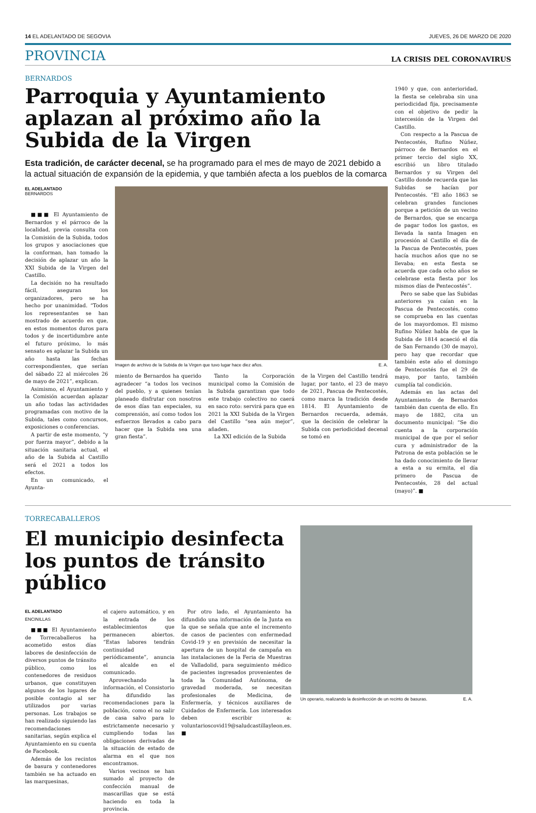14 EL ADELANTADO DE SEGOVIA JUEVES, 26 DE MARZO DE 2020
PROVINCIA LA CRISIS DEL CORONAVIRUS
BERNARDOS
Parroquia y Ayuntamiento aplazan al próximo año la Subida de la Virgen
Esta tradición, de carácter decenal, se ha programado para el mes de mayo de 2021 debido a la actual situación de expansión de la epidemia, y que también afecta a los pueblos de la comarca
EL ADELANTADO
BERNARDOS
■■■ El Ayuntamiento de Bernardos y el párroco de la localidad, previa consulta con la Comisión de la Subida, todos los grupos y asociaciones que la conforman, han tomado la decisión de aplazar un año la XXI Subida de la Virgen del Castillo.
La decisión no ha resultado fácil, aseguran los organizadores, pero se ha hecho por unanimidad. “Todos los representantes se han mostrado de acuerdo en que, en estos momentos duros para todos y de incertidumbre ante el futuro próximo, lo más sensato es aplazar la Subida un año hasta las fechas correspondientes, que serían del sábado 22 al miércoles 26 de mayo de 2021”, explican.
Asimismo, el Ayuntamiento y la Comisión acuerdan aplazar un año todas las actividades programadas con motivo de la Subida, tales como concursos, exposiciones o conferencias.
A partir de este momento, “y por fuerza mayor”, debido a la situación sanitaria actual, el año de la Subida al Castillo será el 2021 a todos los efectos.
En un comunicado, el Ayunta-
Imagen de archivo de la Subida de la Virgen que tuvo lugar hace diez años. E. A.
miento de Bernardos ha querido agradecer “a todos los vecinos del pueblo, y a quienes tenían planeado disfrutar con nosotros de esos días tan especiales, su comprensión, así como todos los esfuerzos llevados a cabo para hacer que la Subida sea una gran fiesta”.
Tanto la Corporación municipal como la Comisión de la Subida garantizan que todo este trabajo colectivo no caerá en saco roto: servirá para que en 2021 la XXI Subida de la Virgen del Castillo “sea aún mejor”, añaden.
La XXI edición de la Subida
de la Virgen del Castillo tendrá lugar, por tanto, el 23 de mayo de 2021, Pascua de Pentecostés, como marca la tradición desde 1814. El Ayuntamiento de Bernardos recuerda, además, que la decisión de celebrar la Subida con periodicidad decenal se tomó en
1940 y que, con anterioridad, la fiesta se celebraba sin una periodicidad fija, precisamente con el objetivo de pedir la intercesión de la Virgen del Castillo.
Con respecto a la Pascua de Pentecostés, Rufino Núñez, párroco de Bernardos en el primer tercio del siglo XX, escribió un libro titulado Bernardos y su Virgen del Castillo donde recuerda que las Subidas se hacían por Pentecostés. “El año 1863 se celebran grandes funciones porque a petición de un vecino de Bernardos, que se encarga de pagar todos los gastos, es llevada la santa Imagen en procesión al Castillo el día de la Pascua de Pentecostés, pues hacía muchos años que no se llevaba; en esta fiesta se acuerda que cada ocho años se celebrase esta fiesta por los mismos días de Pentecostés”.
Pero se sabe que las Subidas anteriores ya caían en la Pascua de Pentecostés, como se comprueba en las cuentas de los mayordomos. El mismo Rufino Núñez habla de que la Subida de 1814 acaeció el día de San Fernando (30 de mayo), pero hay que recordar que también este año el domingo de Pentecostés fue el 29 de mayo, por tanto, también cumplía tal condición.
Además en las actas del Ayuntamiento de Bernardos también dan cuenta de ello. En mayo de 1882, cita un documento municipal: “Se dio cuenta a la corporación municipal de que por el señor cura y administrador de la Patrona de esta población se le ha dado conocimiento de llevar a esta a su ermita, el día primero de Pascua de Pentecostés, 28 del actual (mayo)”. ■
TORRECABALLEROS
El municipio desinfecta los puntos de tránsito público
EL ADELANTADO
ENCINILLAS
■■■ El Ayuntamiento de Torrecaballeros ha acometido estos días labores de desinfección de diversos puntos de tránsito público, como los contenedores de residuos urbanos, que constituyen algunos de los lugares de posible contagio al ser utilizados por varias personas. Los trabajos se han realizado siguiendo las recomendaciones sanitarias, según explica el Ayuntamiento en su cuenta de Facebook.
Además de los recintos de basura y contenedores también se ha actuado en las marquesinas,
el cajero automático, y en la entrada de los establecimientos que permanecen abiertos. “Estas labores tendrán continuidad periódicamente”, anuncia el alcalde en el comunicado.
Aprovechando la información, el Consistorio ha difundido las recomendaciones para la población, como el no salir de casa salvo para lo estrictamente necesario y cumpliendo todas las obligaciones derivadas de la situación de estado de alarma en el que nos encontramos.
Varios vecinos se han sumado al proyecto de confección manual de mascarillas que se está haciendo en toda la provincia.
Por otro lado, el Ayuntamiento ha difundido una información de la Junta en la que se señala que ante el incremento de casos de pacientes con enfermedad Covid-19 y en previsión de necesitar la apertura de un hospital de campaña en las instalaciones de la Feria de Muestras de Valladolid, para seguimiento médico de pacientes ingresados provenientes de toda la Comunidad Autónoma, de gravedad moderada, se necesitan profesionales de Medicina, de Enfermería, y técnicos auxiliares de Cuidados de Enfermería. Los interesados deben escribir a: voluntarioscovid19@saludcastillayleon.es. ■
Un operario, realizando la desinfección de un recinto de basuras. E. A.